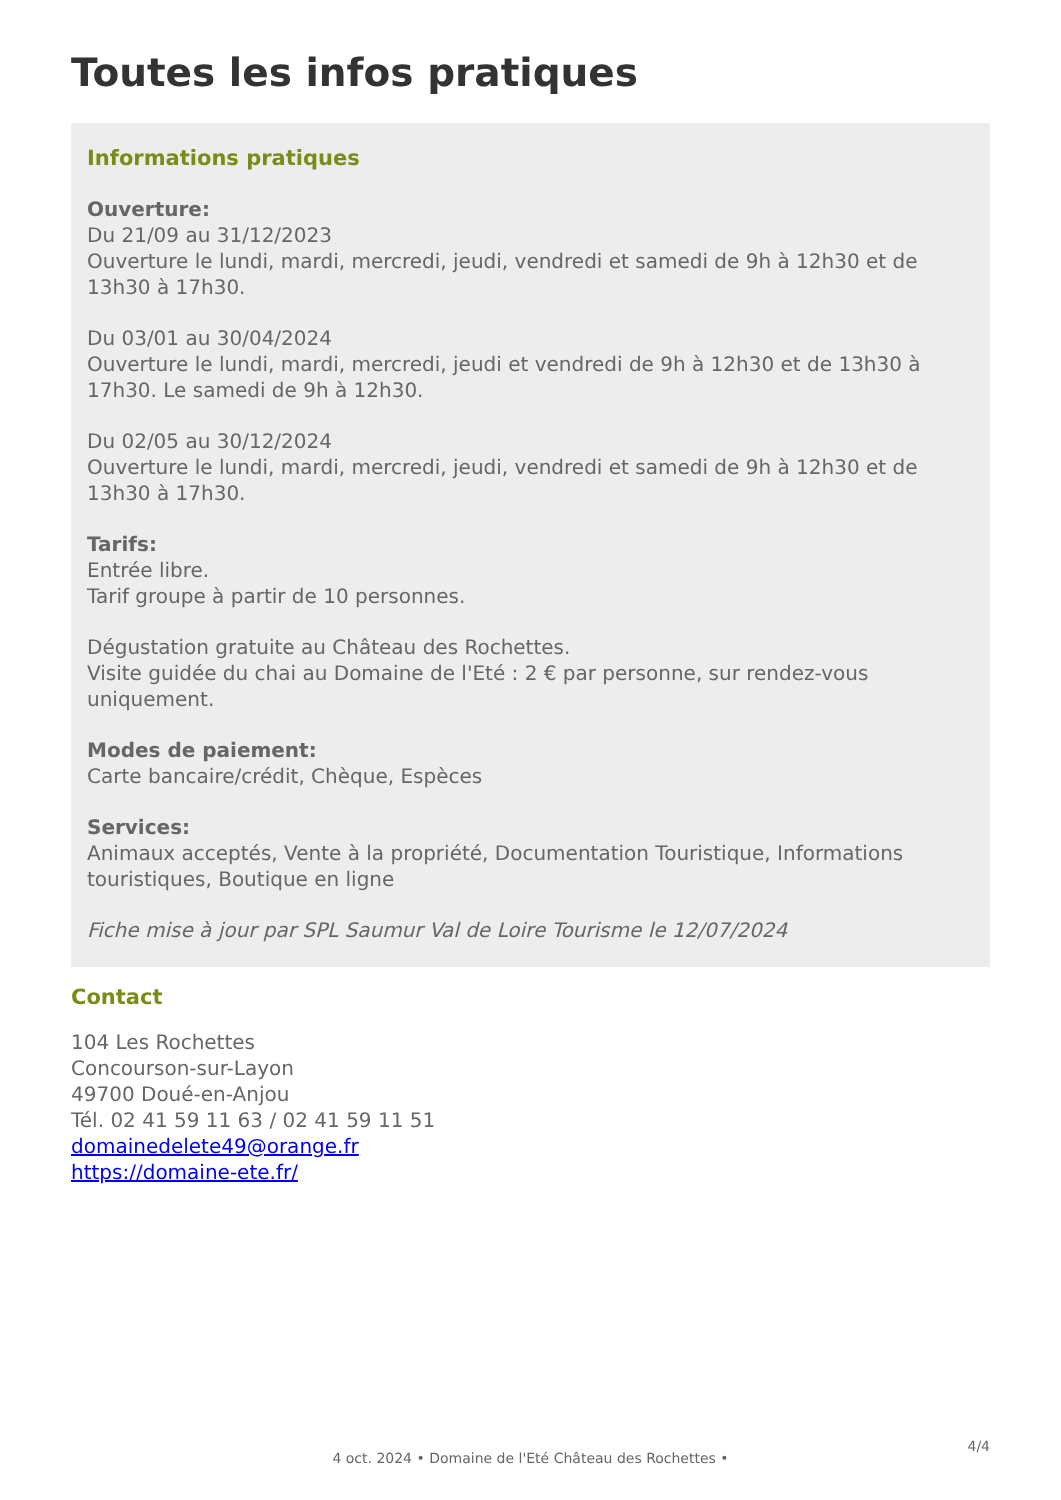Toutes les infos pratiques
Informations pratiques
Ouverture:
Du 21/09 au 31/12/2023
Ouverture le lundi, mardi, mercredi, jeudi, vendredi et samedi de 9h à 12h30 et de 13h30 à 17h30.
Du 03/01 au 30/04/2024
Ouverture le lundi, mardi, mercredi, jeudi et vendredi de 9h à 12h30 et de 13h30 à 17h30. Le samedi de 9h à 12h30.
Du 02/05 au 30/12/2024
Ouverture le lundi, mardi, mercredi, jeudi, vendredi et samedi de 9h à 12h30 et de 13h30 à 17h30.
Tarifs:
Entrée libre.
Tarif groupe à partir de 10 personnes.
Dégustation gratuite au Château des Rochettes.
Visite guidée du chai au Domaine de l'Eté : 2 € par personne, sur rendez-vous uniquement.
Modes de paiement:
Carte bancaire/crédit, Chèque, Espèces
Services:
Animaux acceptés, Vente à la propriété, Documentation Touristique, Informations touristiques, Boutique en ligne
Fiche mise à jour par SPL Saumur Val de Loire Tourisme le 12/07/2024
Contact
104 Les Rochettes
Concourson-sur-Layon
49700 Doué-en-Anjou
Tél. 02 41 59 11 63 / 02 41 59 11 51
domainedelete49@orange.fr
https://domaine-ete.fr/
4/4
4 oct. 2024 • Domaine de l'Eté Château des Rochettes •